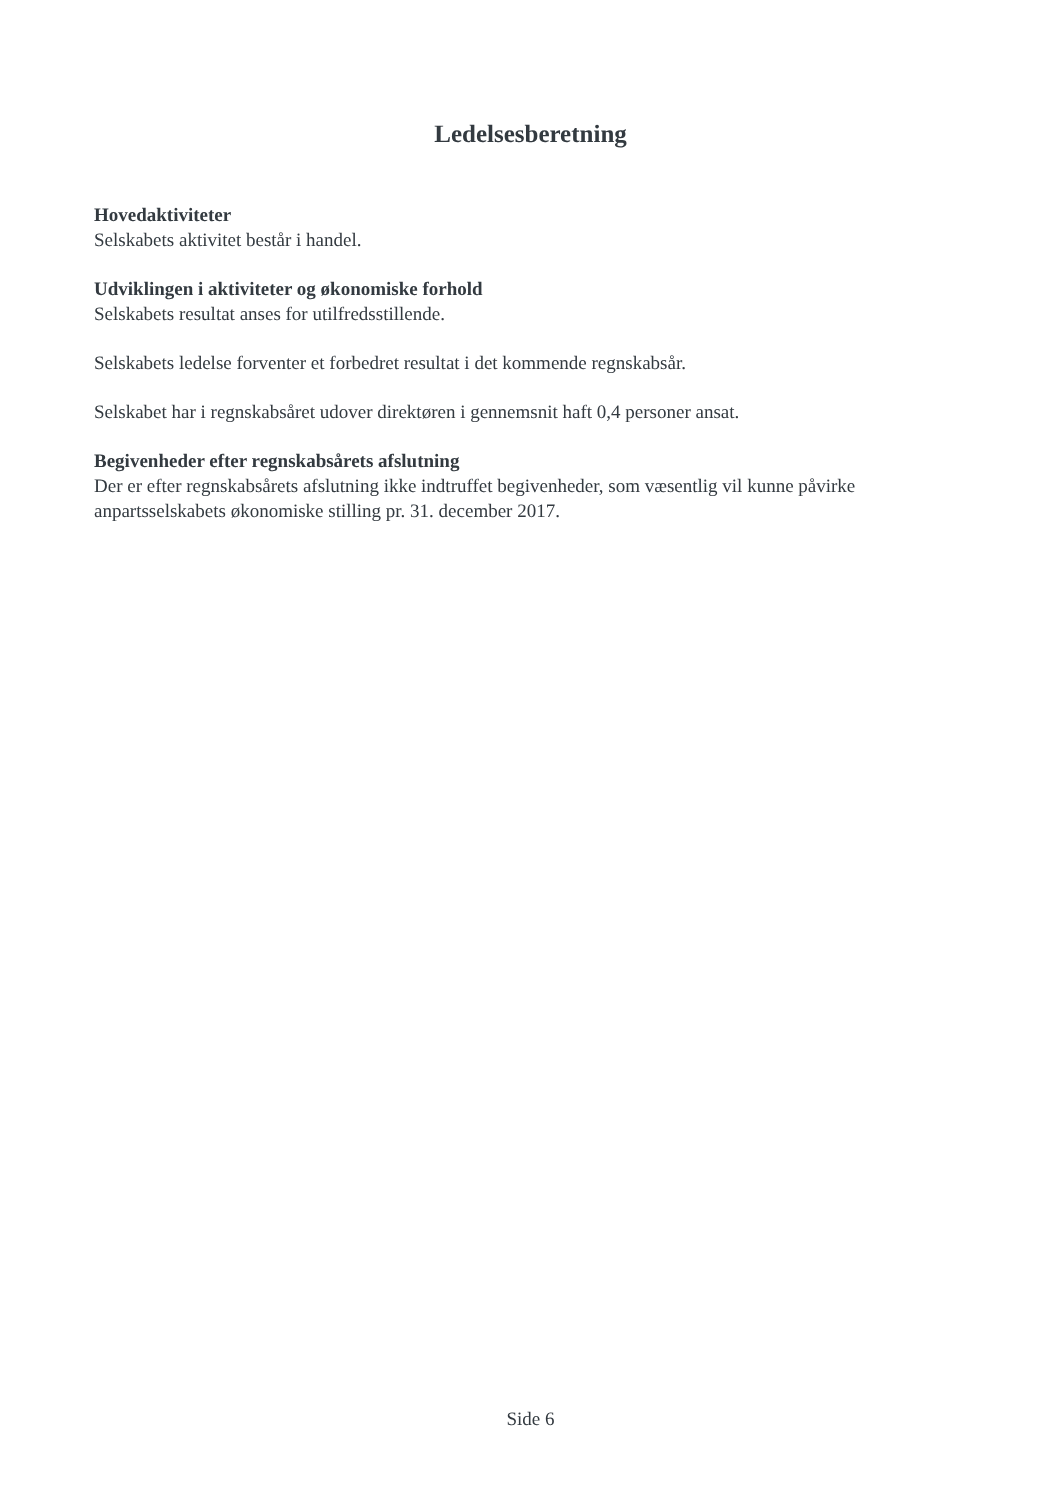Ledelsesberetning
Hovedaktiviteter
Selskabets aktivitet består i handel.
Udviklingen i aktiviteter og økonomiske forhold
Selskabets resultat anses for utilfredsstillende.
Selskabets ledelse forventer et forbedret resultat i det kommende regnskabsår.
Selskabet har i regnskabsåret udover direktøren i gennemsnit haft 0,4 personer ansat.
Begivenheder efter regnskabsårets afslutning
Der er efter regnskabsårets afslutning ikke indtruffet begivenheder, som væsentlig vil kunne påvirke anpartsselskabets økonomiske stilling pr. 31. december 2017.
Side 6